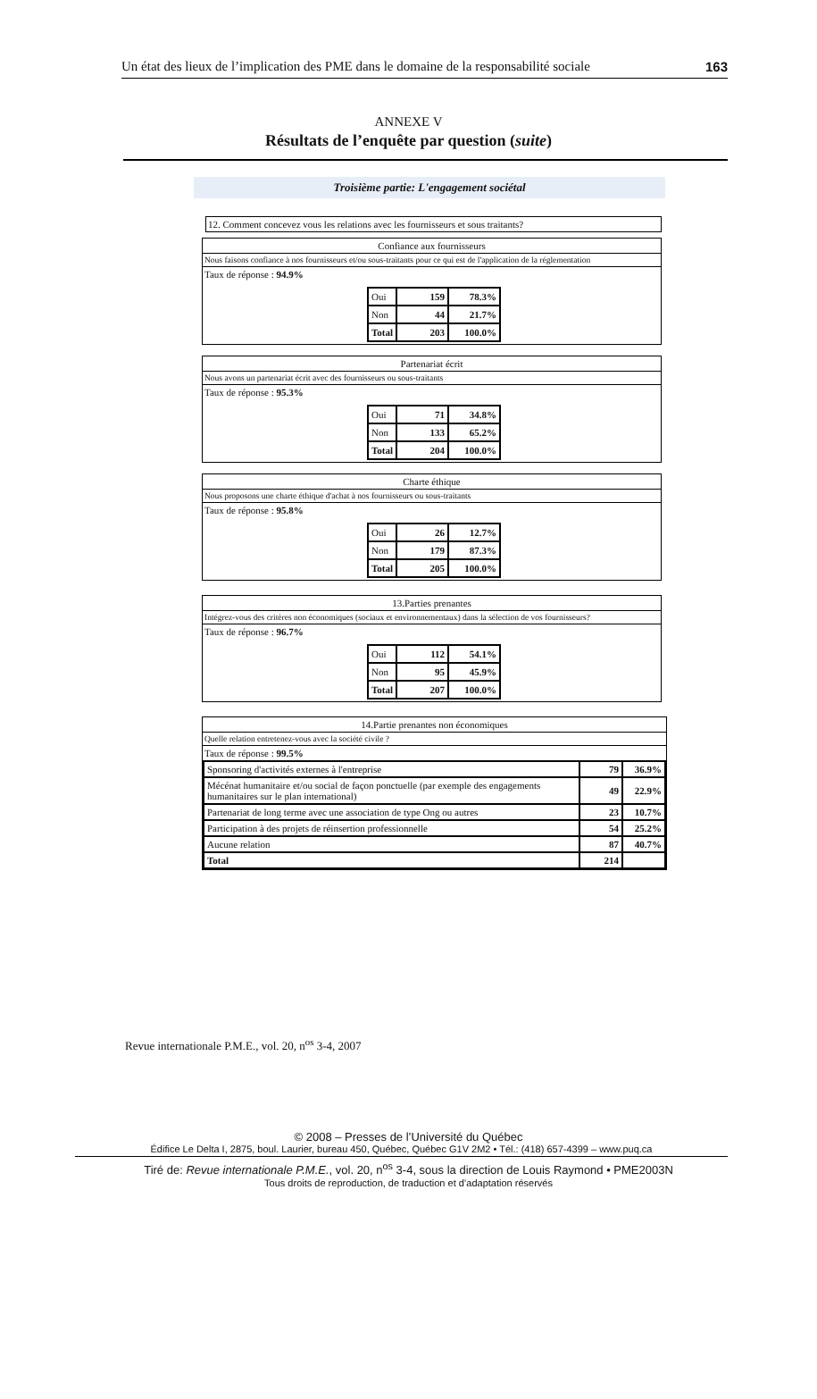Un état des lieux de l’implication des PME dans le domaine de la responsabilité sociale 163
ANNEXE V
Résultats de l’enquête par question (suite)
Troisième partie: L'engagement sociétal
12. Comment concevez vous les relations avec les fournisseurs et sous traitants?
Confiance aux fournisseurs
Nous faisons confiance à nos fournisseurs et/ou sous-traitants pour ce qui est de l'application de la réglementation
Taux de réponse : 94.9%
| Oui | 159 | 78.3% |
| Non | 44 | 21.7% |
| Total | 203 | 100.0% |
Partenariat écrit
Nous avons un partenariat écrit avec des fournisseurs ou sous-traitants
Taux de réponse : 95.3%
| Oui | 71 | 34.8% |
| Non | 133 | 65.2% |
| Total | 204 | 100.0% |
Charte éthique
Nous proposons une charte éthique d'achat à nos fournisseurs ou sous-traitants
Taux de réponse : 95.8%
| Oui | 26 | 12.7% |
| Non | 179 | 87.3% |
| Total | 205 | 100.0% |
13.Parties prenantes
Intégrez-vous des critères non économiques (sociaux et environnementaux) dans la sélection de vos fournisseurs?
Taux de réponse : 96.7%
| Oui | 112 | 54.1% |
| Non | 95 | 45.9% |
| Total | 207 | 100.0% |
14.Partie prenantes non économiques
Quelle relation entretenez-vous avec la société civile ?
Taux de réponse : 99.5%
| Sponsoring d'activités externes à l'entreprise | 79 | 36.9% |
| Mécénat humanitaire et/ou social de façon ponctuelle (par exemple des engagements humanitaires sur le plan international) | 49 | 22.9% |
| Partenariat de long terme avec une association de type Ong ou autres | 23 | 10.7% |
| Participation à des projets de réinsertion professionnelle | 54 | 25.2% |
| Aucune relation | 87 | 40.7% |
| Total | 214 | |
Revue internationale P.M.E., vol. 20, n<sup>os</sup> 3-4, 2007
© 2008 – Presses de l’Université du Québec
Édifice Le Delta I, 2875, boul. Laurier, bureau 450, Québec, Québec G1V 2M2 • Tél.: (418) 657-4399 – www.puq.ca
Tiré de: Revue internationale P.M.E., vol. 20, n<sup>os</sup> 3-4, sous la direction de Louis Raymond • PME2003N
Tous droits de reproduction, de traduction et d’adaptation réservés